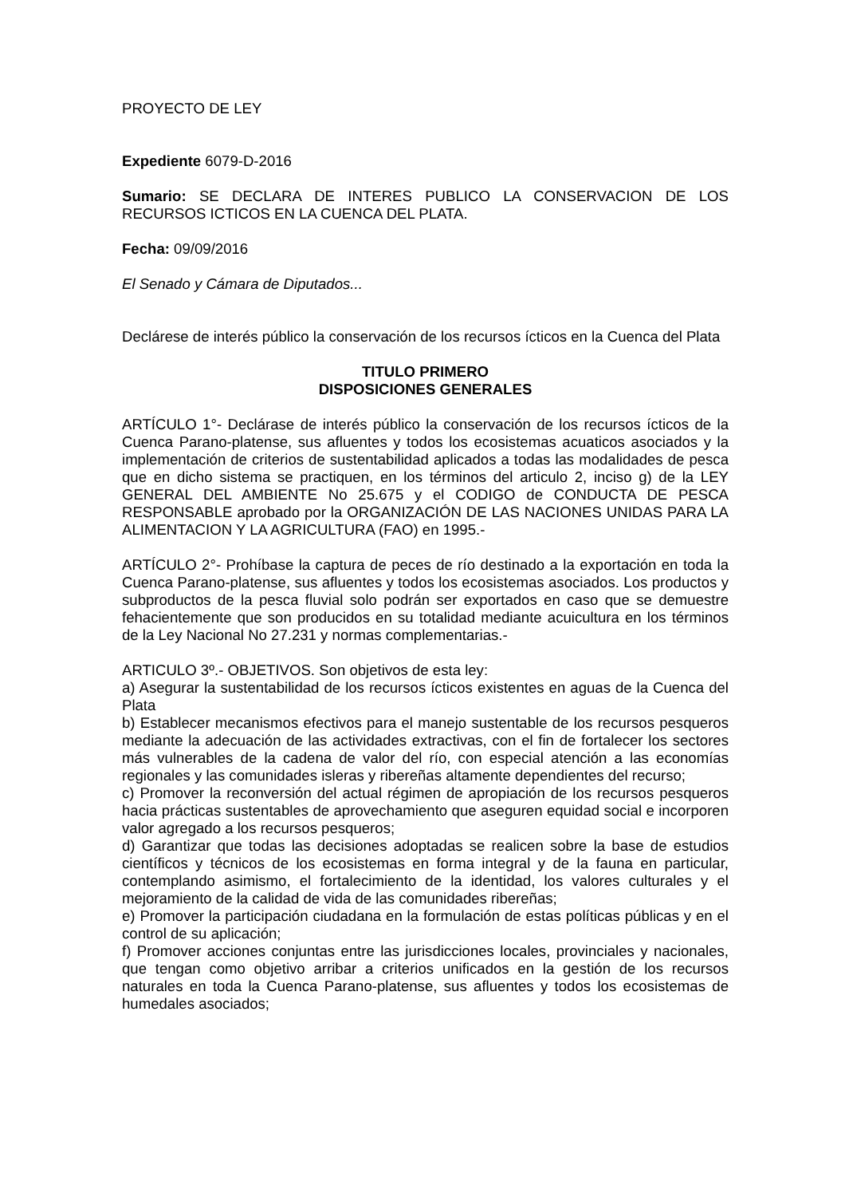PROYECTO DE LEY
Expediente 6079-D-2016
Sumario: SE DECLARA DE INTERES PUBLICO LA CONSERVACION DE LOS RECURSOS ICTICOS EN LA CUENCA DEL PLATA.
Fecha: 09/09/2016
El Senado y Cámara de Diputados...
Declárese de interés público la conservación de los recursos ícticos en la Cuenca del Plata
TITULO PRIMERO
DISPOSICIONES GENERALES
ARTÍCULO 1°- Declárase de interés público la conservación de los recursos ícticos de la Cuenca Parano-platense, sus afluentes y todos los ecosistemas acuaticos asociados y la implementación de criterios de sustentabilidad aplicados a todas las modalidades de pesca que en dicho sistema se practiquen, en los términos del articulo 2, inciso g) de la LEY GENERAL DEL AMBIENTE No 25.675 y el CODIGO de CONDUCTA DE PESCA RESPONSABLE aprobado por la ORGANIZACIÓN DE LAS NACIONES UNIDAS PARA LA ALIMENTACION Y LA AGRICULTURA (FAO) en 1995.-
ARTÍCULO 2°- Prohíbase la captura de peces de río destinado a la exportación en toda la Cuenca Parano-platense, sus afluentes y todos los ecosistemas asociados. Los productos y subproductos de la pesca fluvial solo podrán ser exportados en caso que se demuestre fehacientemente que son producidos en su totalidad mediante acuicultura en los términos de la Ley Nacional No 27.231 y normas complementarias.-
ARTICULO 3º.- OBJETIVOS. Son objetivos de esta ley:
a) Asegurar la sustentabilidad de los recursos ícticos existentes en aguas de la Cuenca del Plata
b) Establecer mecanismos efectivos para el manejo sustentable de los recursos pesqueros mediante la adecuación de las actividades extractivas, con el fin de fortalecer los sectores más vulnerables de la cadena de valor del río, con especial atención a las economías regionales y las comunidades isleras y ribereñas altamente dependientes del recurso;
c) Promover la reconversión del actual régimen de apropiación de los recursos pesqueros hacia prácticas sustentables de aprovechamiento que aseguren equidad social e incorporen valor agregado a los recursos pesqueros;
d) Garantizar que todas las decisiones adoptadas se realicen sobre la base de estudios científicos y técnicos de los ecosistemas en forma integral y de la fauna en particular, contemplando asimismo, el fortalecimiento de la identidad, los valores culturales y el mejoramiento de la calidad de vida de las comunidades ribereñas;
e) Promover la participación ciudadana en la formulación de estas políticas públicas y en el control de su aplicación;
f) Promover acciones conjuntas entre las jurisdicciones locales, provinciales y nacionales, que tengan como objetivo arribar a criterios unificados en la gestión de los recursos naturales en toda la Cuenca Parano-platense, sus afluentes y todos los ecosistemas de humedales asociados;